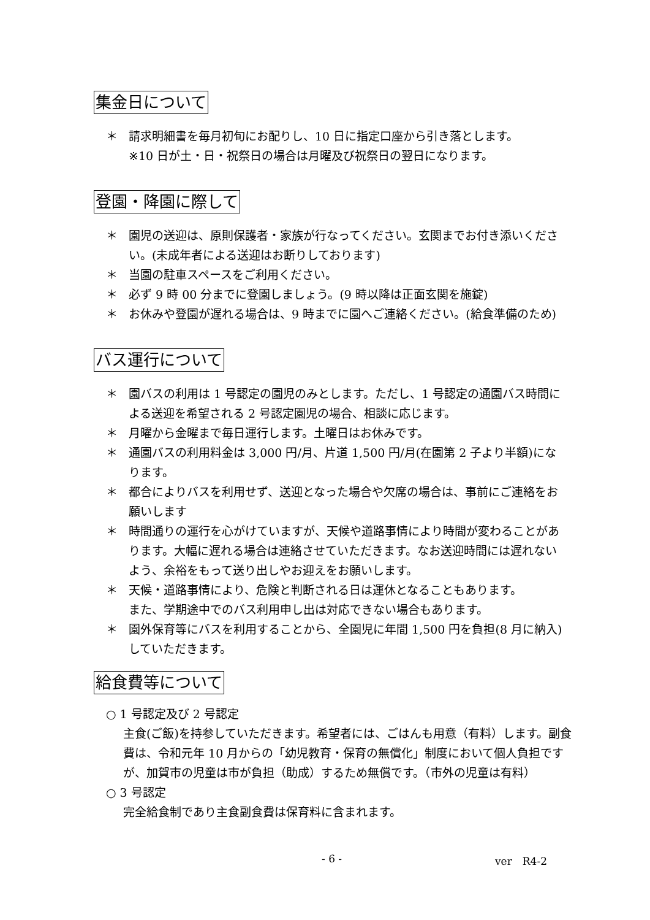集金日について
＊ 請求明細書を毎月初旬にお配りし、10 日に指定口座から引き落とします。
※10 日が土・日・祝祭日の場合は月曜及び祝祭日の翌日になります。
登園・降園に際して
＊ 園児の送迎は、原則保護者・家族が行なってください。玄関までお付き添いください。(未成年者による送迎はお断りしております)
＊ 当園の駐車スペースをご利用ください。
＊ 必ず 9 時 00 分までに登園しましょう。(9 時以降は正面玄関を施錠)
＊ お休みや登園が遅れる場合は、9 時までに園へご連絡ください。(給食準備のため)
バス運行について
＊ 園バスの利用は 1 号認定の園児のみとします。ただし、1 号認定の通園バス時間による送迎を希望される 2 号認定園児の場合、相談に応じます。
＊ 月曜から金曜まで毎日運行します。土曜日はお休みです。
＊ 通園バスの利用料金は 3,000 円/月、片道 1,500 円/月(在園第 2 子より半額)になります。
＊ 都合によりバスを利用せず、送迎となった場合や欠席の場合は、事前にご連絡をお願いします
＊ 時間通りの運行を心がけていますが、天候や道路事情により時間が変わることがあります。大幅に遅れる場合は連絡させていただきます。なお送迎時間には遅れないよう、余裕をもって送り出しやお迎えをお願いします。
＊ 天候・道路事情により、危険と判断される日は運休となることもあります。
また、学期途中でのバス利用申し出は対応できない場合もあります。
＊ 園外保育等にバスを利用することから、全園児に年間 1,500 円を負担(8 月に納入)していただきます。
給食費等について
○ 1 号認定及び 2 号認定
主食(ご飯)を持参していただきます。希望者には、ごはんも用意（有料）します。副食費は、令和元年 10 月からの「幼児教育・保育の無償化」制度において個人負担ですが、加賀市の児童は市が負担（助成）するため無償です。（市外の児童は有料）
○ 3 号認定
完全給食制であり主食副食費は保育料に含まれます。
- 6 - ver　R4-2